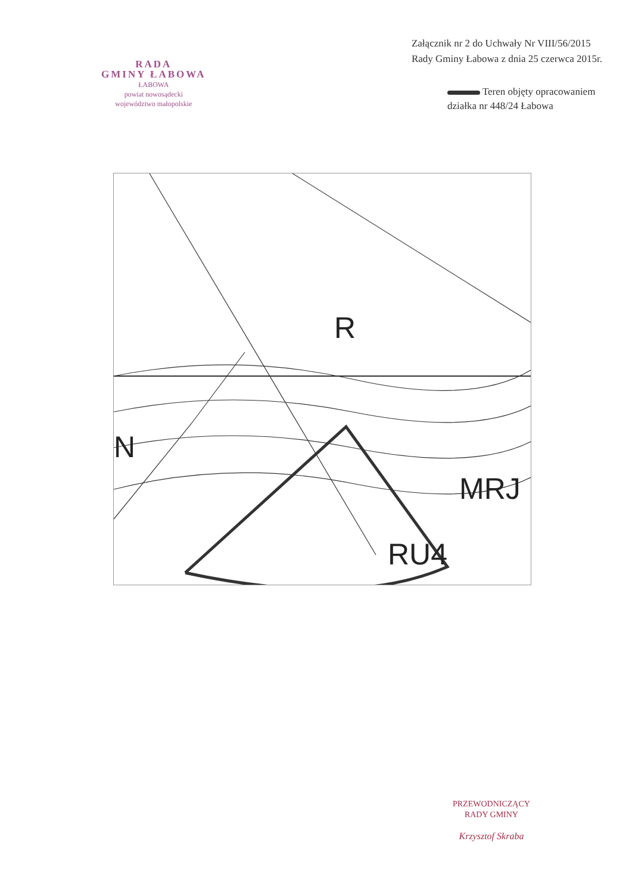RADA
GMINY ŁABOWA
ŁABOWA
powiat nowosądecki
województwo małopolskie
Załącznik nr 2 do Uchwały Nr VIII/56/2015
Rady Gminy Łabowa z dnia 25 czerwca 2015r.
Teren objęty opracowaniem
działka nr 448/24 Łabowa
R
N
MRJ
RU4
PRZEWODNICZĄCY
RADY GMINY
Krzysztof Skraba